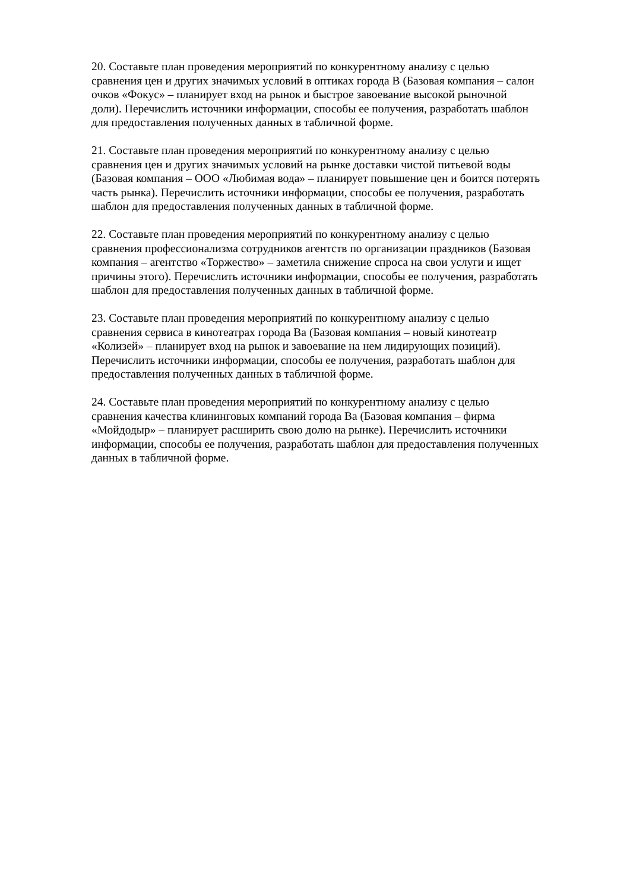20. Составьте план проведения мероприятий по конкурентному анализу с целью
сравнения цен и других значимых условий в оптиках города В (Базовая компания – салон
очков «Фокус» – планирует вход на рынок и быстрое завоевание высокой рыночной
доли). Перечислить источники информации, способы ее получения, разработать шаблон
для предоставления полученных данных в табличной форме.
21. Составьте план проведения мероприятий по конкурентному анализу с целью
сравнения цен и других значимых условий на рынке доставки чистой питьевой воды
(Базовая компания – ООО «Любимая вода» – планирует повышение цен и боится потерять
часть рынка). Перечислить источники информации, способы ее получения, разработать
шаблон для предоставления полученных данных в табличной форме.
22. Составьте план проведения мероприятий по конкурентному анализу с целью
сравнения профессионализма сотрудников агентств по организации праздников (Базовая
компания – агентство «Торжество» – заметила снижение спроса на свои услуги и ищет
причины этого). Перечислить источники информации, способы ее получения, разработать
шаблон для предоставления полученных данных в табличной форме.
23. Составьте план проведения мероприятий по конкурентному анализу с целью
сравнения сервиса в кинотеатрах города Ва (Базовая компания – новый кинотеатр
«Колизей» – планирует вход на рынок и завоевание на нем лидирующих позиций).
Перечислить источники информации, способы ее получения, разработать шаблон для
предоставления полученных данных в табличной форме.
24. Составьте план проведения мероприятий по конкурентному анализу с целью
сравнения качества клининговых компаний города Ва (Базовая компания – фирма
«Мойдодыр» – планирует расширить свою долю на рынке). Перечислить источники
информации, способы ее получения, разработать шаблон для предоставления полученных
данных в табличной форме.